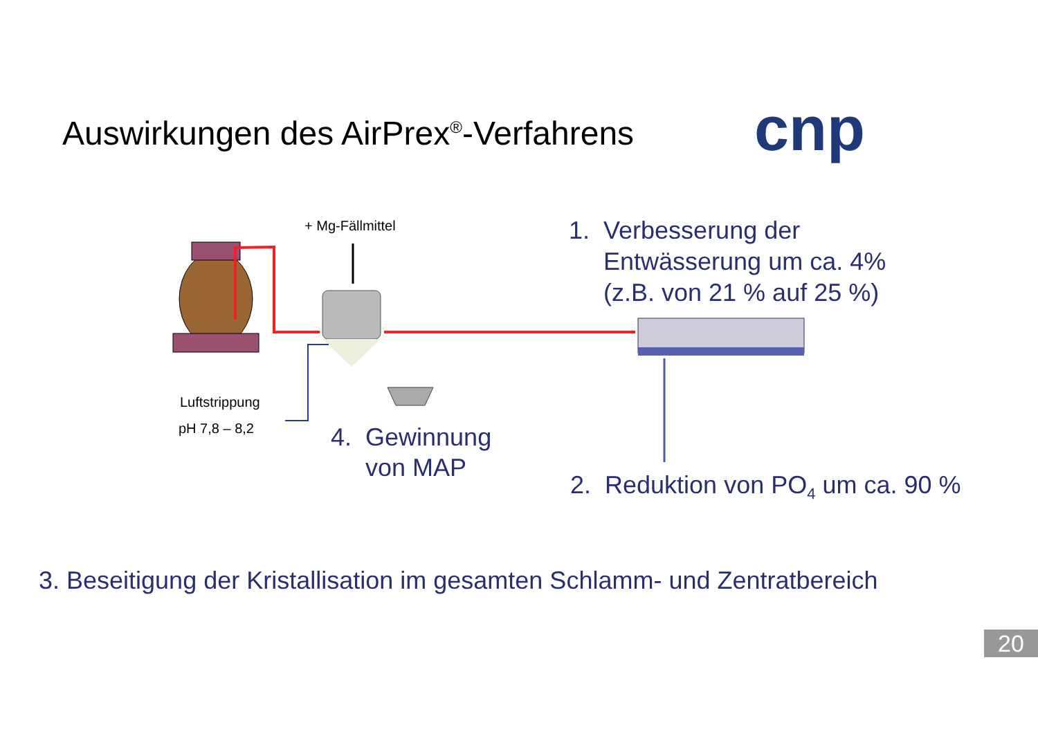Auswirkungen des AirPrex<sup>®</sup>-Verfahrens
cnp
+ Mg-Fällmittel
1. Verbesserung der
Entwässerung um ca. 4%
(z.B. von 21 % auf 25 %)
Luftstrippung
pH 7,8 – 8,2
4. Gewinnung
von MAP
2. Reduktion von PO<sub>4</sub> um ca. 90 %
3. Beseitigung der Kristallisation im gesamten Schlamm- und Zentratbereich
20